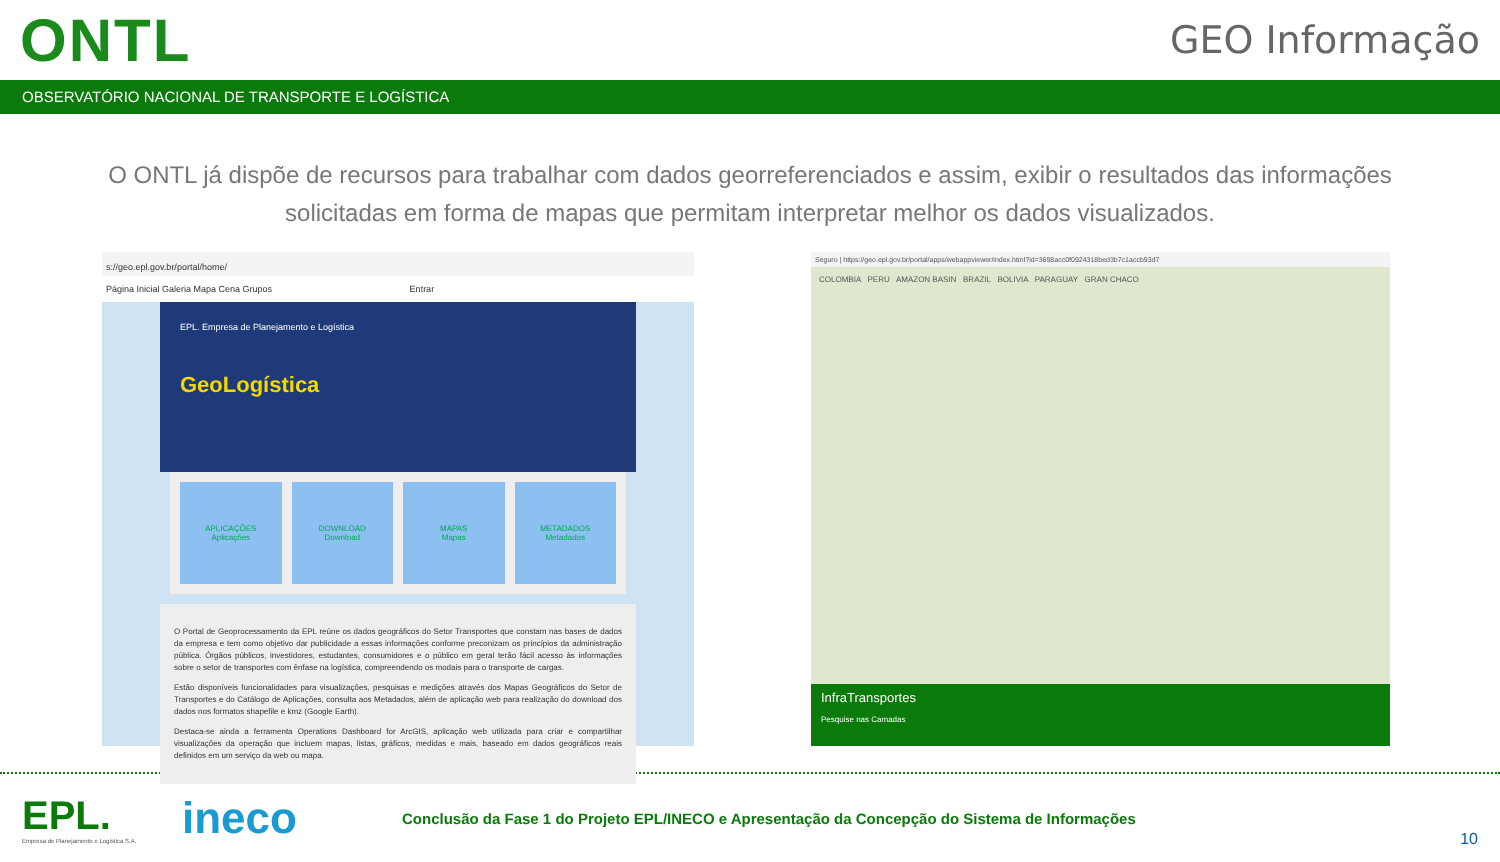ONTL
GEO Informação
OBSERVATÓRIO NACIONAL DE TRANSPORTE E LOGÍSTICA
O ONTL já dispõe de recursos para trabalhar com dados georreferenciados e assim, exibir o resultados das informações solicitadas em forma de mapas que permitam interpretar melhor os dados visualizados.
s://geo.epl.gov.br/portal/home/
Página Inicial Galeria Mapa Cena Grupos Entrar
EPL. Empresa de Planejamento e Logística
GeoLogística
APLICAÇÕES
Aplicações
DOWNLOAD
Download
MAPAS
Mapas
METADADOS
Metadados
O Portal de Geoprocessamento da EPL reúne os dados geográficos do Setor Transportes que constam nas bases de dados da empresa e tem como objetivo dar publicidade a essas informações conforme preconizam os princípios da administração pública. Órgãos públicos, investidores, estudantes, consumidores e o público em geral terão fácil acesso às informações sobre o setor de transportes com ênfase na logística, compreendendo os modais para o transporte de cargas.
Estão disponíveis funcionalidades para visualizações, pesquisas e medições através dos Mapas Geográficos do Setor de Transportes e do Catálogo de Aplicações, consulta aos Metadados, além de aplicação web para realização do download dos dados nos formatos shapefile e kmz (Google Earth).
Destaca-se ainda a ferramenta Operations Dashboard for ArcGIS, aplicação web utilizada para criar e compartilhar visualizações da operação que incluem mapas, listas, gráficos, medidas e mais, baseado em dados geográficos reais definidos em um serviço da web ou mapa.
Seguro | https://geo.epl.gov.br/portal/apps/webappviewer/index.html?id=3698acc0f0924318bed3b7c1accb93d7
COLOMBIA PERU AMAZON BASIN BRAZIL BOLIVIA PARAGUAY GRAN CHACO
InfraTransportes
Pesquise nas Camadas
EPL.
Empresa de Planejamento e Logística S.A.
ineco
Conclusão da Fase 1 do Projeto EPL/INECO e Apresentação da Concepção do Sistema de Informações
10